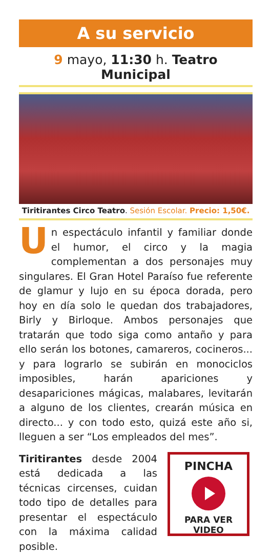A su servicio
9 mayo, 11:30 h. Teatro Municipal
Tiritirantes Circo Teatro. Sesión Escolar. Precio: 1,50€.
Un espectáculo infantil y familiar donde el humor, el circo y la magia complementan a dos personajes muy singulares. El Gran Hotel Paraíso fue referente de glamur y lujo en su época dorada, pero hoy en día solo le quedan dos trabajadores, Birly y Birloque. Ambos personajes que tratarán que todo siga como antaño y para ello serán los botones, camareros, cocineros... y para lograrlo se subirán en monociclos imposibles, harán apariciones y desapariciones mágicas, malabares, levitarán a alguno de los clientes, crearán música en directo... y con todo esto, quizá este año si, lleguen a ser “Los empleados del mes”.
Tiritirantes desde 2004 está dedicada a las técnicas circenses, cuidan todo tipo de detalles para presentar el espectáculo con la máxima calidad posible.
PINCHA
PARA VER VIDEO